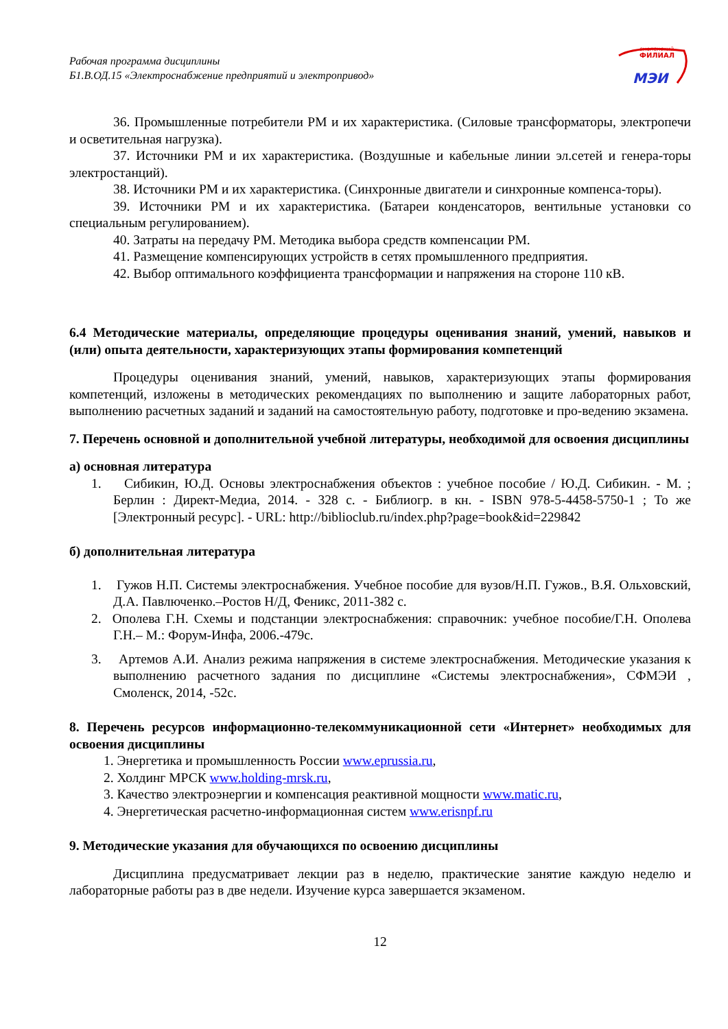смоленский
ФИЛИАЛ
МЭИ
Рабочая программа дисциплины
Б1.В.ОД.15 «Электроснабжение предприятий и электропривод»
36. Промышленные потребители РМ и их характеристика. (Силовые трансформаторы, электропечи и осветительная нагрузка).
37. Источники РМ и их характеристика. (Воздушные и кабельные линии эл.сетей и генера-торы электростанций).
38. Источники РМ и их характеристика. (Синхронные двигатели и синхронные компенса-торы).
39. Источники РМ и их характеристика. (Батареи конденсаторов, вентильные установки со специальным регулированием).
40. Затраты на передачу РМ. Методика выбора средств компенсации РМ.
41. Размещение компенсирующих устройств в сетях промышленного предприятия.
42. Выбор оптимального коэффициента трансформации и напряжения на стороне 110 кВ.
6.4 Методические материалы, определяющие процедуры оценивания знаний, умений, навыков и (или) опыта деятельности, характеризующих этапы формирования компетенций
Процедуры оценивания знаний, умений, навыков, характеризующих этапы формирования компетенций, изложены в методических рекомендациях по выполнению и защите лабораторных работ, выполнению расчетных заданий и заданий на самостоятельную работу, подготовке и про-ведению экзамена.
7. Перечень основной и дополнительной учебной литературы, необходимой для освоения дисциплины
а) основная литература
1. Сибикин, Ю.Д. Основы электроснабжения объектов : учебное пособие / Ю.Д. Сибикин. - М. ; Берлин : Директ-Медиа, 2014. - 328 с. - Библиогр. в кн. - ISBN 978-5-4458-5750-1 ; То же [Электронный ресурс]. - URL: http://biblioclub.ru/index.php?page=book&id=229842
б) дополнительная литература
1. Гужов Н.П. Системы электроснабжения. Учебное пособие для вузов/Н.П. Гужов., В.Я. Ольховский, Д.А. Павлюченко.–Ростов Н/Д, Феникс, 2011-382 с.
2. Ополева Г.Н. Схемы и подстанции электроснабжения: справочник: учебное пособие/Г.Н. Ополева Г.Н.– М.: Форум-Инфа, 2006.-479с.
3. Артемов А.И. Анализ режима напряжения в системе электроснабжения. Методические указания к выполнению расчетного задания по дисциплине «Системы электроснабжения», СФМЭИ , Смоленск, 2014, -52с.
8. Перечень ресурсов информационно-телекоммуникационной сети «Интернет» необходимых для освоения дисциплины
1. Энергетика и промышленность России www.eprussia.ru,
2. Холдинг МРСК www.holding-mrsk.ru,
3. Качество электроэнергии и компенсация реактивной мощности www.matic.ru,
4. Энергетическая расчетно-информационная систем www.erisnpf.ru
9. Методические указания для обучающихся по освоению дисциплины
Дисциплина предусматривает лекции раз в неделю, практические занятие каждую неделю и лабораторные работы раз в две недели. Изучение курса завершается экзаменом.
12